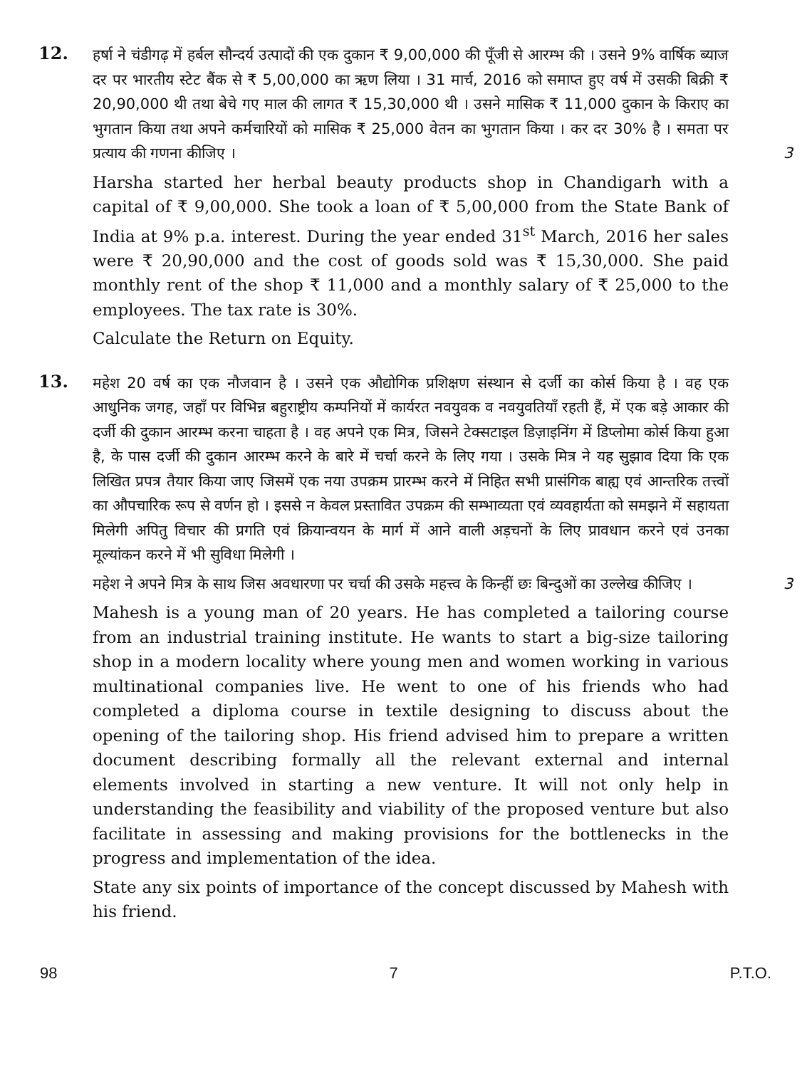12.
हर्षा ने चंडीगढ़ में हर्बल सौन्दर्य उत्पादों की एक दुकान ₹ 9,00,000 की पूँजी से आरम्भ की । उसने 9% वार्षिक ब्याज दर पर भारतीय स्टेट बैंक से ₹ 5,00,000 का ऋण लिया । 31 मार्च, 2016 को समाप्त हुए वर्ष में उसकी बिक्री ₹ 20,90,000 थी तथा बेचे गए माल की लागत ₹ 15,30,000 थी । उसने मासिक ₹ 11,000 दुकान के किराए का भुगतान किया तथा अपने कर्मचारियों को मासिक ₹ 25,000 वेतन का भुगतान किया । कर दर 30% है । समता पर प्रत्याय की गणना कीजिए । 3
Harsha started her herbal beauty products shop in Chandigarh with a capital of ₹ 9,00,000. She took a loan of ₹ 5,00,000 from the State Bank of India at 9% p.a. interest. During the year ended 31<sup>st</sup> March, 2016 her sales were ₹ 20,90,000 and the cost of goods sold was ₹ 15,30,000. She paid monthly rent of the shop ₹ 11,000 and a monthly salary of ₹ 25,000 to the employees. The tax rate is 30%.
Calculate the Return on Equity.
13.
महेश 20 वर्ष का एक नौजवान है । उसने एक औद्योगिक प्रशिक्षण संस्थान से दर्जी का कोर्स किया है । वह एक आधुनिक जगह, जहाँ पर विभिन्न बहुराष्ट्रीय कम्पनियों में कार्यरत नवयुवक व नवयुवतियाँ रहती हैं, में एक बड़े आकार की दर्जी की दुकान आरम्भ करना चाहता है । वह अपने एक मित्र, जिसने टेक्सटाइल डिज़ाइनिंग में डिप्लोमा कोर्स किया हुआ है, के पास दर्जी की दुकान आरम्भ करने के बारे में चर्चा करने के लिए गया । उसके मित्र ने यह सुझाव दिया कि एक लिखित प्रपत्र तैयार किया जाए जिसमें एक नया उपक्रम प्रारम्भ करने में निहित सभी प्रासंगिक बाह्य एवं आन्तरिक तत्त्वों का औपचारिक रूप से वर्णन हो । इससे न केवल प्रस्तावित उपक्रम की सम्भाव्यता एवं व्यवहार्यता को समझने में सहायता मिलेगी अपितु विचार की प्रगति एवं क्रियान्वयन के मार्ग में आने वाली अड़चनों के लिए प्रावधान करने एवं उनका मूल्यांकन करने में भी सुविधा मिलेगी ।
महेश ने अपने मित्र के साथ जिस अवधारणा पर चर्चा की उसके महत्त्व के किन्हीं छः बिन्दुओं का उल्लेख कीजिए । 3
Mahesh is a young man of 20 years. He has completed a tailoring course from an industrial training institute. He wants to start a big-size tailoring shop in a modern locality where young men and women working in various multinational companies live. He went to one of his friends who had completed a diploma course in textile designing to discuss about the opening of the tailoring shop. His friend advised him to prepare a written document describing formally all the relevant external and internal elements involved in starting a new venture. It will not only help in understanding the feasibility and viability of the proposed venture but also facilitate in assessing and making provisions for the bottlenecks in the progress and implementation of the idea.
State any six points of importance of the concept discussed by Mahesh with his friend.
98 7 P.T.O.